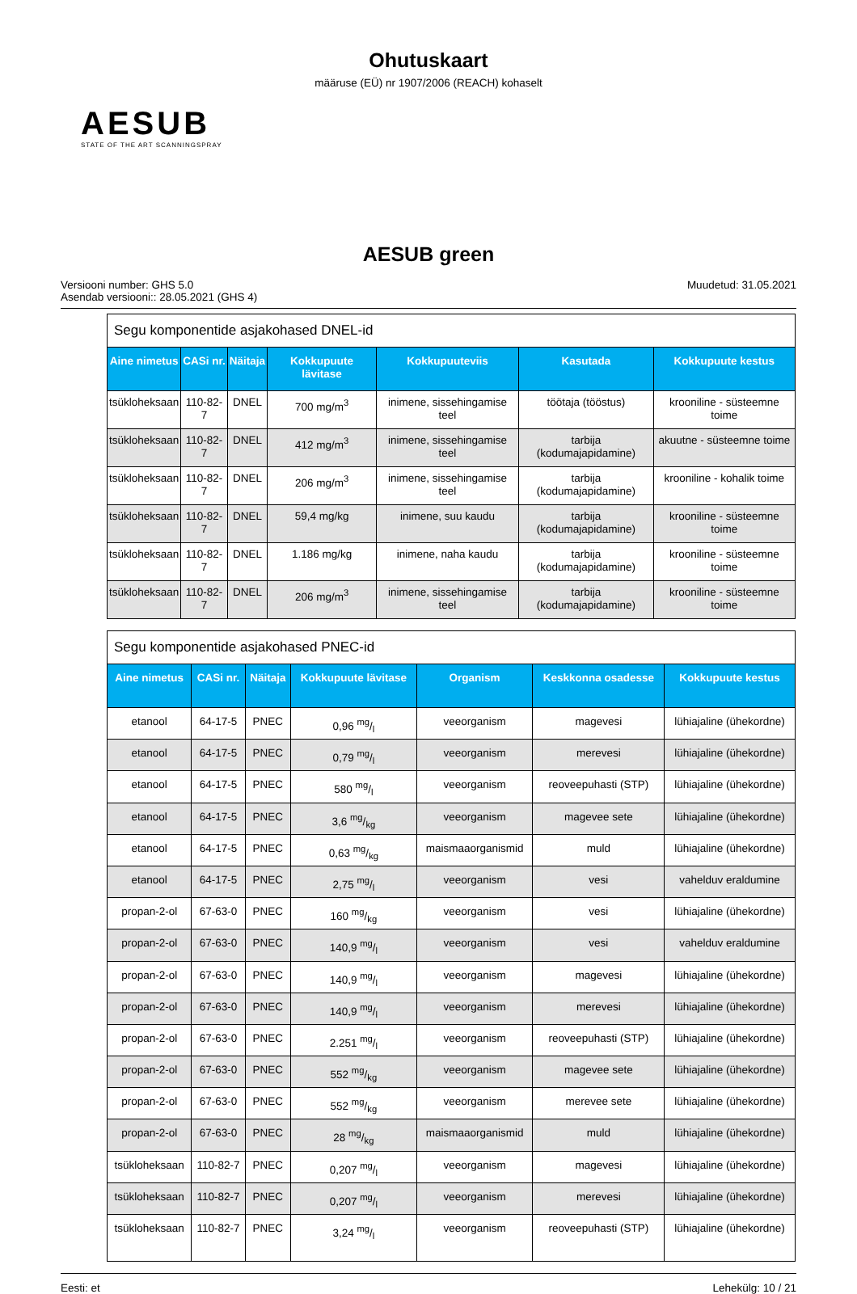Ohutuskaart
määruse (EÜ) nr 1907/2006 (REACH) kohaselt
AESUB
STATE OF THE ART SCANNINGSPRAY
AESUB green
Versiooni number: GHS 5.0
Asendab versiooni:: 28.05.2021 (GHS 4)
Muudetud: 31.05.2021
| Segu komponentide asjakohased DNEL-id | | | | | | |
| Aine nimetus | CASi nr. | Näitaja | Kokkupuute lävitase | Kokkupuuteviis | Kasutada | Kokkupuute kestus |
| tsükloheksaan | 110-82-7 | DNEL | 700 mg/m<sup>3</sup> | inimene, sissehingamise teel | töötaja (tööstus) | krooniline - süsteemne toime |
| tsükloheksaan | 110-82-7 | DNEL | 412 mg/m<sup>3</sup> | inimene, sissehingamise teel | tarbija (kodumajapidamine) | akuutne - süsteemne toime |
| tsükloheksaan | 110-82-7 | DNEL | 206 mg/m<sup>3</sup> | inimene, sissehingamise teel | tarbija (kodumajapidamine) | krooniline - kohalik toime |
| tsükloheksaan | 110-82-7 | DNEL | 59,4 mg/kg | inimene, suu kaudu | tarbija (kodumajapidamine) | krooniline - süsteemne toime |
| tsükloheksaan | 110-82-7 | DNEL | 1.186 mg/kg | inimene, naha kaudu | tarbija (kodumajapidamine) | krooniline - süsteemne toime |
| tsükloheksaan | 110-82-7 | DNEL | 206 mg/m<sup>3</sup> | inimene, sissehingamise teel | tarbija (kodumajapidamine) | krooniline - süsteemne toime |
| Segu komponentide asjakohased PNEC-id | | | | | | |
| Aine nimetus | CASi nr. | Näitaja | Kokkupuute lävitase | Organism | Keskkonna osadesse | Kokkupuute kestus |
| etanool | 64-17-5 | PNEC | 0,96 mg/l | veeorganism | magevesi | lühiajaline (ühekordne) |
| etanool | 64-17-5 | PNEC | 0,79 mg/l | veeorganism | merevesi | lühiajaline (ühekordne) |
| etanool | 64-17-5 | PNEC | 580 mg/l | veeorganism | reoveepuhasti (STP) | lühiajaline (ühekordne) |
| etanool | 64-17-5 | PNEC | 3,6 mg/kg | veeorganism | magevee sete | lühiajaline (ühekordne) |
| etanool | 64-17-5 | PNEC | 0,63 mg/kg | maismaaorganismid | muld | lühiajaline (ühekordne) |
| etanool | 64-17-5 | PNEC | 2,75 mg/l | veeorganism | vesi | vahelduv eraldumine |
| propan-2-ol | 67-63-0 | PNEC | 160 mg/kg | veeorganism | vesi | lühiajaline (ühekordne) |
| propan-2-ol | 67-63-0 | PNEC | 140,9 mg/l | veeorganism | vesi | vahelduv eraldumine |
| propan-2-ol | 67-63-0 | PNEC | 140,9 mg/l | veeorganism | magevesi | lühiajaline (ühekordne) |
| propan-2-ol | 67-63-0 | PNEC | 140,9 mg/l | veeorganism | merevesi | lühiajaline (ühekordne) |
| propan-2-ol | 67-63-0 | PNEC | 2.251 mg/l | veeorganism | reoveepuhasti (STP) | lühiajaline (ühekordne) |
| propan-2-ol | 67-63-0 | PNEC | 552 mg/kg | veeorganism | magevee sete | lühiajaline (ühekordne) |
| propan-2-ol | 67-63-0 | PNEC | 552 mg/kg | veeorganism | merevee sete | lühiajaline (ühekordne) |
| propan-2-ol | 67-63-0 | PNEC | 28 mg/kg | maismaaorganismid | muld | lühiajaline (ühekordne) |
| tsükloheksaan | 110-82-7 | PNEC | 0,207 mg/l | veeorganism | magevesi | lühiajaline (ühekordne) |
| tsükloheksaan | 110-82-7 | PNEC | 0,207 mg/l | veeorganism | merevesi | lühiajaline (ühekordne) |
| tsükloheksaan | 110-82-7 | PNEC | 3,24 mg/l | veeorganism | reoveepuhasti (STP) | lühiajaline (ühekordne) |
Eesti: et Lehekülg: 10 / 21